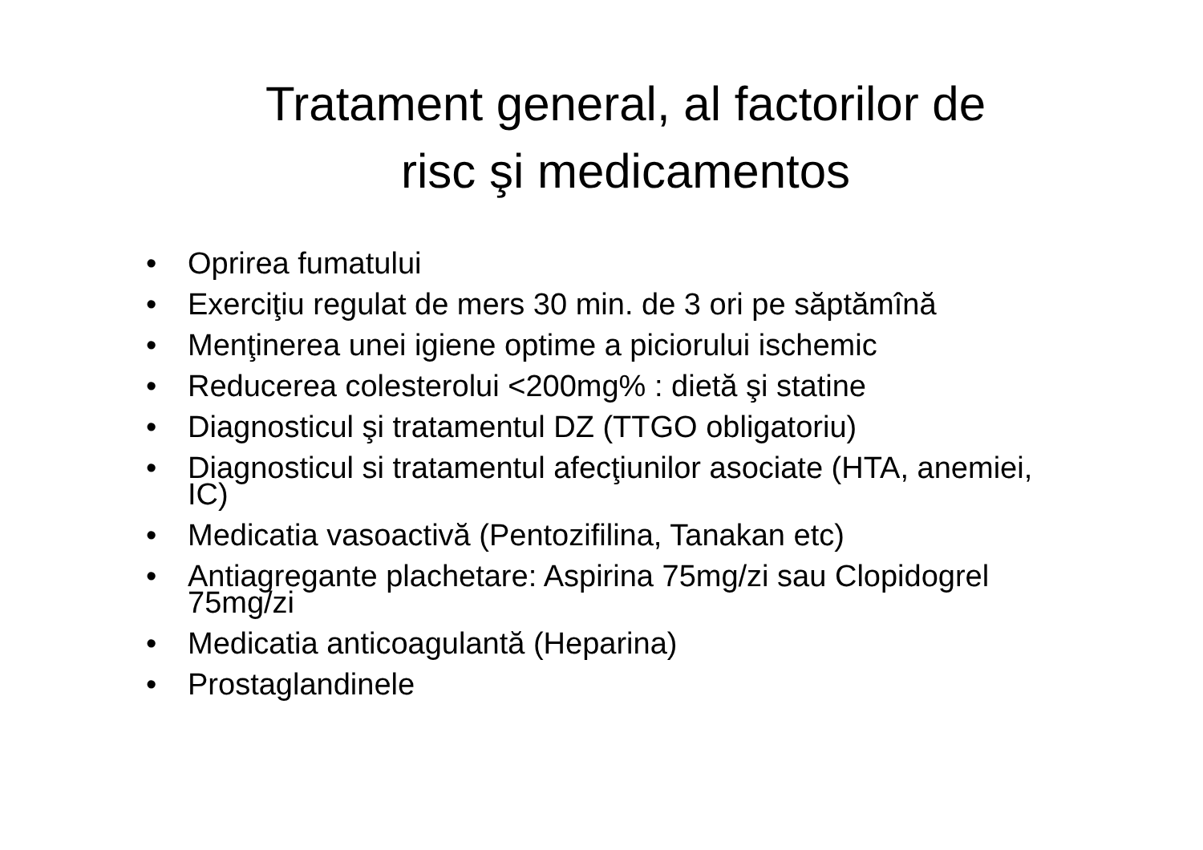Tratament general, al factorilor de
risc şi medicamentos
• Oprirea fumatului
• Exerciţiu regulat de mers 30 min. de 3 ori pe săptămînă
• Menţinerea unei igiene optime a piciorului ischemic
• Reducerea colesterolui <200mg% : dietă şi statine
• Diagnosticul şi tratamentul DZ (TTGO obligatoriu)
• Diagnosticul si tratamentul afecţiunilor asociate (HTA, anemiei, IC)
• Medicatia vasoactivă (Pentozifilina, Tanakan etc)
• Antiagregante plachetare: Aspirina 75mg/zi sau Clopidogrel 75mg/zi
• Medicatia anticoagulantă (Heparina)
• Prostaglandinele